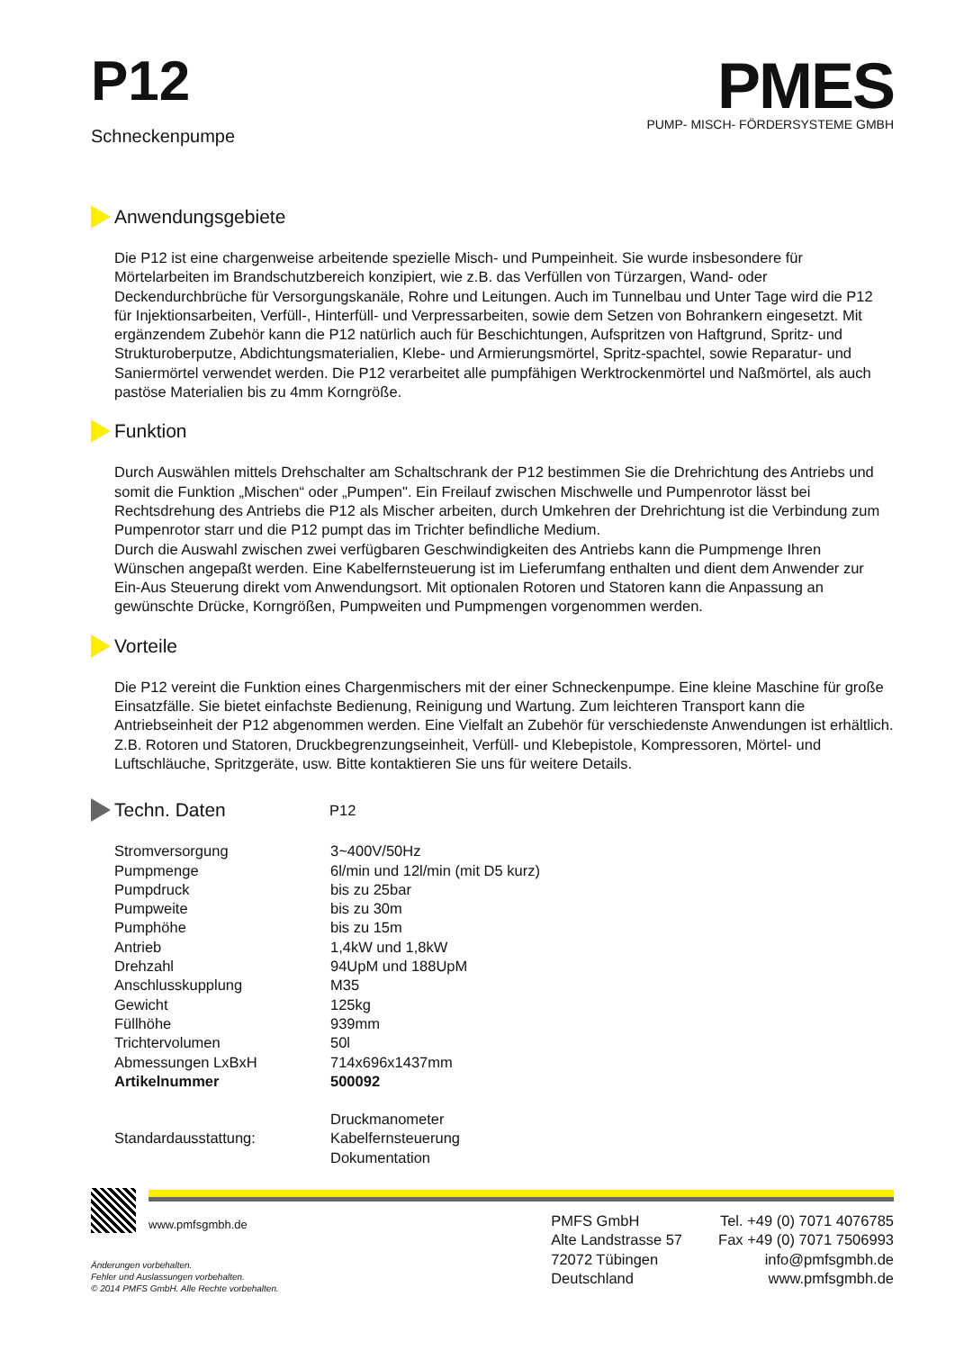P12
Schneckenpumpe
PMES
PUMP- MISCH- FÖRDERSYSTEME GMBH
Anwendungsgebiete
Die P12 ist eine chargenweise arbeitende spezielle Misch- und Pumpeinheit. Sie wurde insbesondere für Mörtelarbeiten im Brandschutzbereich konzipiert, wie z.B. das Verfüllen von Türzargen, Wand- oder Deckendurchbrüche für Versorgungskanäle, Rohre und Leitungen. Auch im Tunnelbau und Unter Tage wird die P12 für Injektionsarbeiten, Verfüll-, Hinterfüll- und Verpressarbeiten, sowie dem Setzen von Bohrankern eingesetzt. Mit ergänzendem Zubehör kann die P12 natürlich auch für Beschichtungen, Aufspritzen von Haftgrund, Spritz- und Strukturoberputze, Abdichtungsmaterialien, Klebe- und Armierungsmörtel, Spritz-spachtel, sowie Reparatur- und Saniermörtel verwendet werden. Die P12 verarbeitet alle pumpfähigen Werktrockenmörtel und Naßmörtel, als auch pastöse Materialien bis zu 4mm Korngröße.
Funktion
Durch Auswählen mittels Drehschalter am Schaltschrank der P12 bestimmen Sie die Drehrichtung des Antriebs und somit die Funktion „Mischen“ oder „Pumpen". Ein Freilauf zwischen Mischwelle und Pumpenrotor lässt bei Rechtsdrehung des Antriebs die P12 als Mischer arbeiten, durch Umkehren der Drehrichtung ist die Verbindung zum Pumpenrotor starr und die P12 pumpt das im Trichter befindliche Medium.
Durch die Auswahl zwischen zwei verfügbaren Geschwindigkeiten des Antriebs kann die Pumpmenge Ihren Wünschen angepaßt werden. Eine Kabelfernsteuerung ist im Lieferumfang enthalten und dient dem Anwender zur Ein-Aus Steuerung direkt vom Anwendungsort. Mit optionalen Rotoren und Statoren kann die Anpassung an gewünschte Drücke, Korngrößen, Pumpweiten und Pumpmengen vorgenommen werden.
Vorteile
Die P12 vereint die Funktion eines Chargenmischers mit der einer Schneckenpumpe. Eine kleine Maschine für große Einsatzfälle. Sie bietet einfachste Bedienung, Reinigung und Wartung. Zum leichteren Transport kann die Antriebseinheit der P12 abgenommen werden. Eine Vielfalt an Zubehör für verschiedenste Anwendungen ist erhältlich. Z.B. Rotoren und Statoren, Druckbegrenzungseinheit, Verfüll- und Klebepistole, Kompressoren, Mörtel- und Luftschläuche, Spritzgeräte, usw. Bitte kontaktieren Sie uns für weitere Details.
Techn. Daten
P12
| Stromversorgung | 3~400V/50Hz |
| Pumpmenge | 6l/min und 12l/min (mit D5 kurz) |
| Pumpdruck | bis zu 25bar |
| Pumpweite | bis zu 30m |
| Pumphöhe | bis zu 15m |
| Antrieb | 1,4kW und 1,8kW |
| Drehzahl | 94UpM und 188UpM |
| Anschlusskupplung | M35 |
| Gewicht | 125kg |
| Füllhöhe | 939mm |
| Trichtervolumen | 50l |
| Abmessungen LxBxH | 714x696x1437mm |
| Artikelnummer | 500092 |
| Standardausstattung: | Druckmanometer Kabelfernsteuerung Dokumentation |
www.pmfsgmbh.de
Änderungen vorbehalten.
Fehler und Auslassungen vorbehalten.
© 2014 PMFS GmbH. Alle Rechte vorbehalten.
PMFS GmbH
Alte Landstrasse 57
72072 Tübingen
Deutschland
Tel. +49 (0) 7071 4076785
Fax +49 (0) 7071 7506993
info@pmfsgmbh.de
www.pmfsgmbh.de